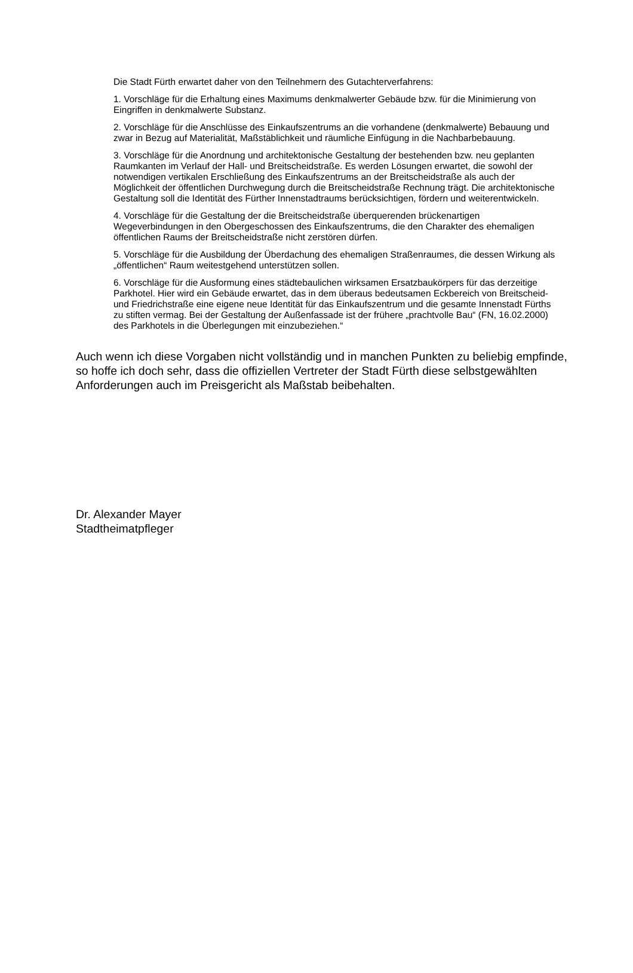Die Stadt Fürth erwartet daher von den Teilnehmern des Gutachterverfahrens:
1. Vorschläge für die Erhaltung eines Maximums denkmalwerter Gebäude bzw. für die Minimierung von Eingriffen in denkmalwerte Substanz.
2. Vorschläge für die Anschlüsse des Einkaufszentrums an die vorhandene (denkmalwerte) Bebauung und zwar in Bezug auf Materialität, Maßstäblichkeit und räumliche Einfügung in die Nachbarbebauung.
3. Vorschläge für die Anordnung und architektonische Gestaltung der bestehenden bzw. neu geplanten Raumkanten im Verlauf der Hall- und Breitscheidstraße. Es werden Lösungen erwartet, die sowohl der notwendigen vertikalen Erschließung des Einkaufszentrums an der Breitscheidstraße als auch der Möglichkeit der öffentlichen Durchwegung durch die Breitscheidstraße Rechnung trägt. Die architektonische Gestaltung soll die Identität des Fürther Innenstadtraums berücksichtigen, fördern und weiterentwickeln.
4. Vorschläge für die Gestaltung der die Breitscheidstraße überquerenden brückenartigen Wegeverbindungen in den Obergeschossen des Einkaufszentrums, die den Charakter des ehemaligen öffentlichen Raums der Breitscheidstraße nicht zerstören dürfen.
5. Vorschläge für die Ausbildung der Überdachung des ehemaligen Straßenraumes, die dessen Wirkung als „öffentlichen“ Raum weitestgehend unterstützen sollen.
6. Vorschläge für die Ausformung eines städtebaulichen wirksamen Ersatzbaukörpers für das derzeitige Parkhotel. Hier wird ein Gebäude erwartet, das in dem überaus bedeutsamen Eckbereich von Breitscheid- und Friedrichstraße eine eigene neue Identität für das Einkaufszentrum und die gesamte Innenstadt Fürths zu stiften vermag. Bei der Gestaltung der Außenfassade ist der frühere „prachtvolle Bau“ (FN, 16.02.2000) des Parkhotels in die Überlegungen mit einzubeziehen.“
Auch wenn ich diese Vorgaben nicht vollständig und in manchen Punkten zu beliebig empfinde, so hoffe ich doch sehr, dass die offiziellen Vertreter der Stadt Fürth diese selbstgewählten Anforderungen auch im Preisgericht als Maßstab beibehalten.
Dr. Alexander Mayer
Stadtheimatpfleger